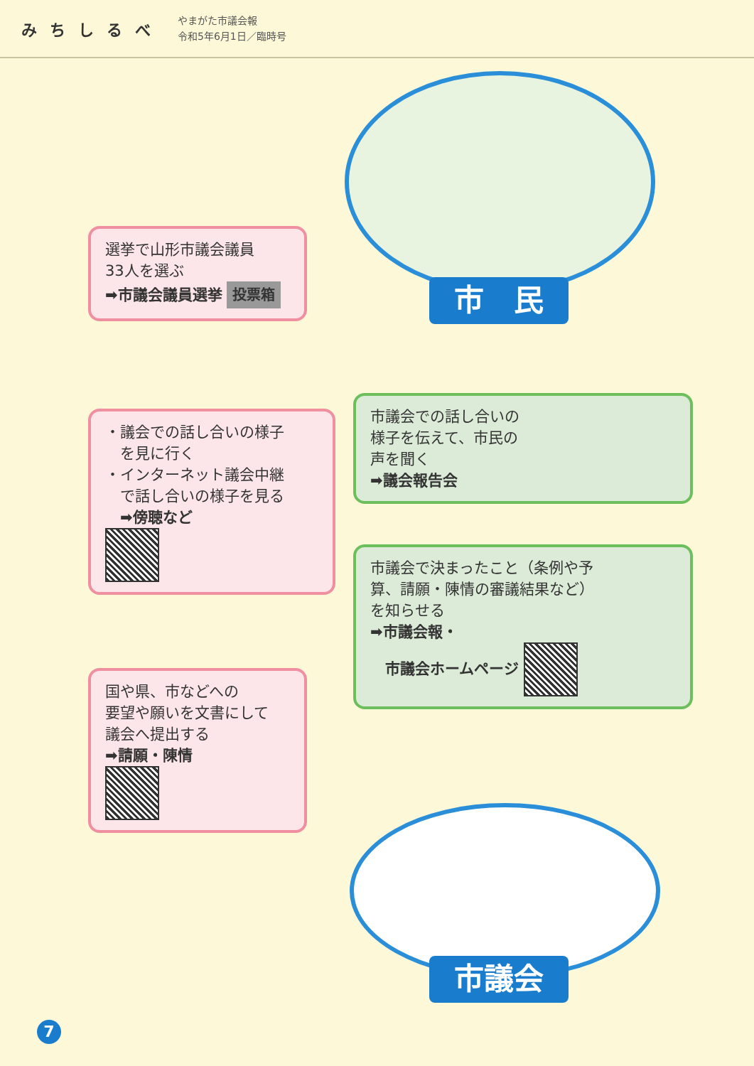みちしるべ
やまがた市議会報
令和5年6月1日／臨時号
市　民
選挙で山形市議会議員
33人を選ぶ
➡市議会議員選挙 投票箱
・議会での話し合いの様子
　を見に行く
・インターネット議会中継
　で話し合いの様子を見る
　➡傍聴など
国や県、市などへの
要望や願いを文書にして
議会へ提出する
➡請願・陳情
市議会での話し合いの
様子を伝えて、市民の
声を聞く
➡議会報告会
市議会で決まったこと（条例や予
算、請願・陳情の審議結果など）
を知らせる
➡市議会報・
　市議会ホームページ
市議会
7